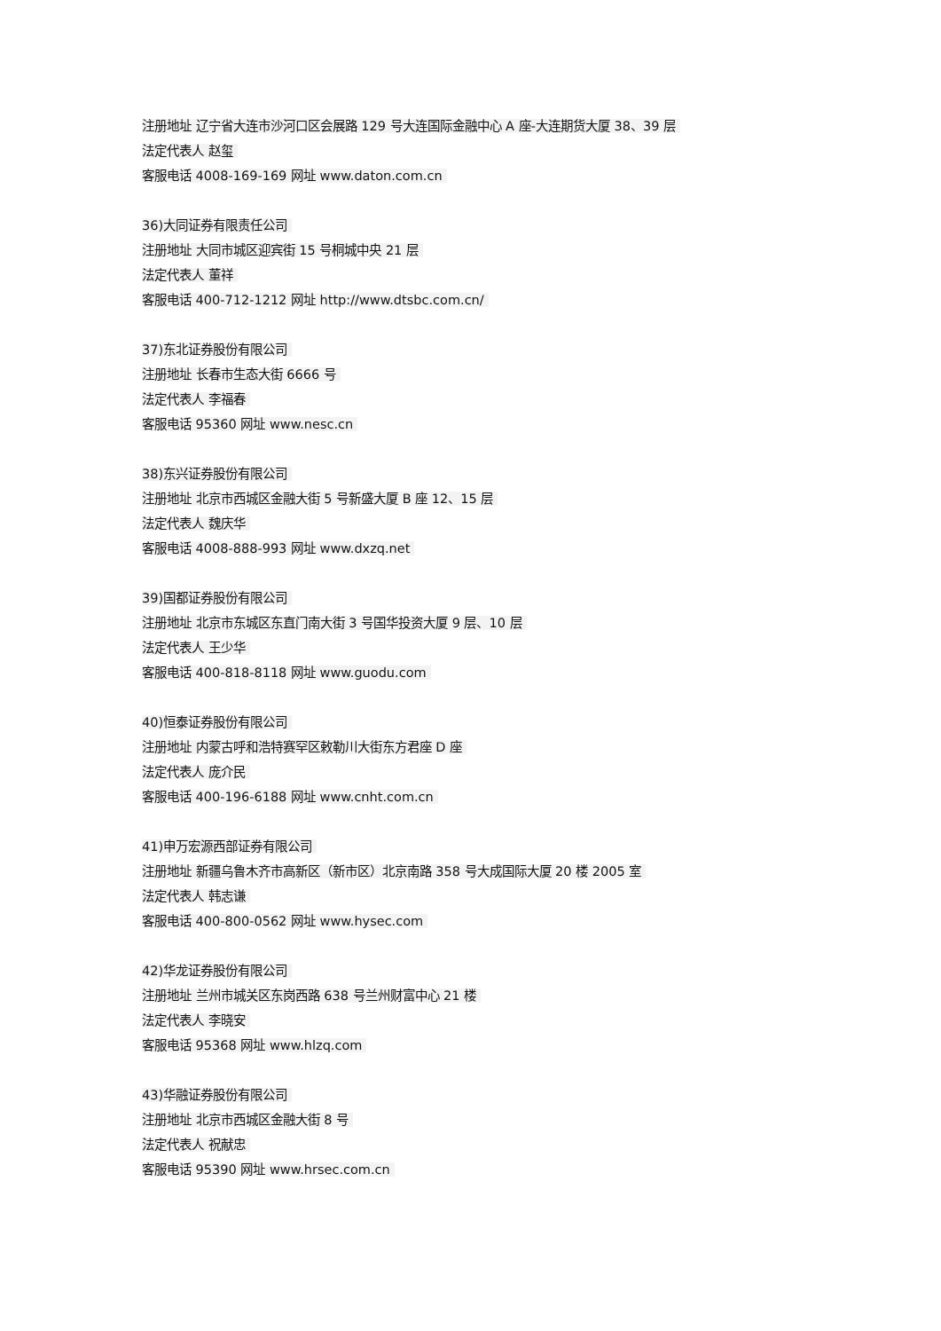注册地址 辽宁省大连市沙河口区会展路 129 号大连国际金融中心 A 座-大连期货大厦 38、39 层
法定代表人 赵玺
客服电话 4008-169-169 网址 www.daton.com.cn
36)大同证券有限责任公司
注册地址 大同市城区迎宾街 15 号桐城中央 21 层
法定代表人 董祥
客服电话 400-712-1212 网址 http://www.dtsbc.com.cn/
37)东北证券股份有限公司
注册地址 长春市生态大街 6666 号
法定代表人 李福春
客服电话 95360 网址 www.nesc.cn
38)东兴证券股份有限公司
注册地址 北京市西城区金融大街 5 号新盛大厦 B 座 12、15 层
法定代表人 魏庆华
客服电话 4008-888-993 网址 www.dxzq.net
39)国都证券股份有限公司
注册地址 北京市东城区东直门南大街 3 号国华投资大厦 9 层、10 层
法定代表人 王少华
客服电话 400-818-8118 网址 www.guodu.com
40)恒泰证券股份有限公司
注册地址 内蒙古呼和浩特赛罕区敕勒川大街东方君座 D 座
法定代表人 庞介民
客服电话 400-196-6188 网址 www.cnht.com.cn
41)申万宏源西部证券有限公司
注册地址 新疆乌鲁木齐市高新区（新市区）北京南路 358 号大成国际大厦 20 楼 2005 室
法定代表人 韩志谦
客服电话 400-800-0562 网址 www.hysec.com
42)华龙证券股份有限公司
注册地址 兰州市城关区东岗西路 638 号兰州财富中心 21 楼
法定代表人 李晓安
客服电话 95368 网址 www.hlzq.com
43)华融证券股份有限公司
注册地址 北京市西城区金融大街 8 号
法定代表人 祝献忠
客服电话 95390 网址 www.hrsec.com.cn